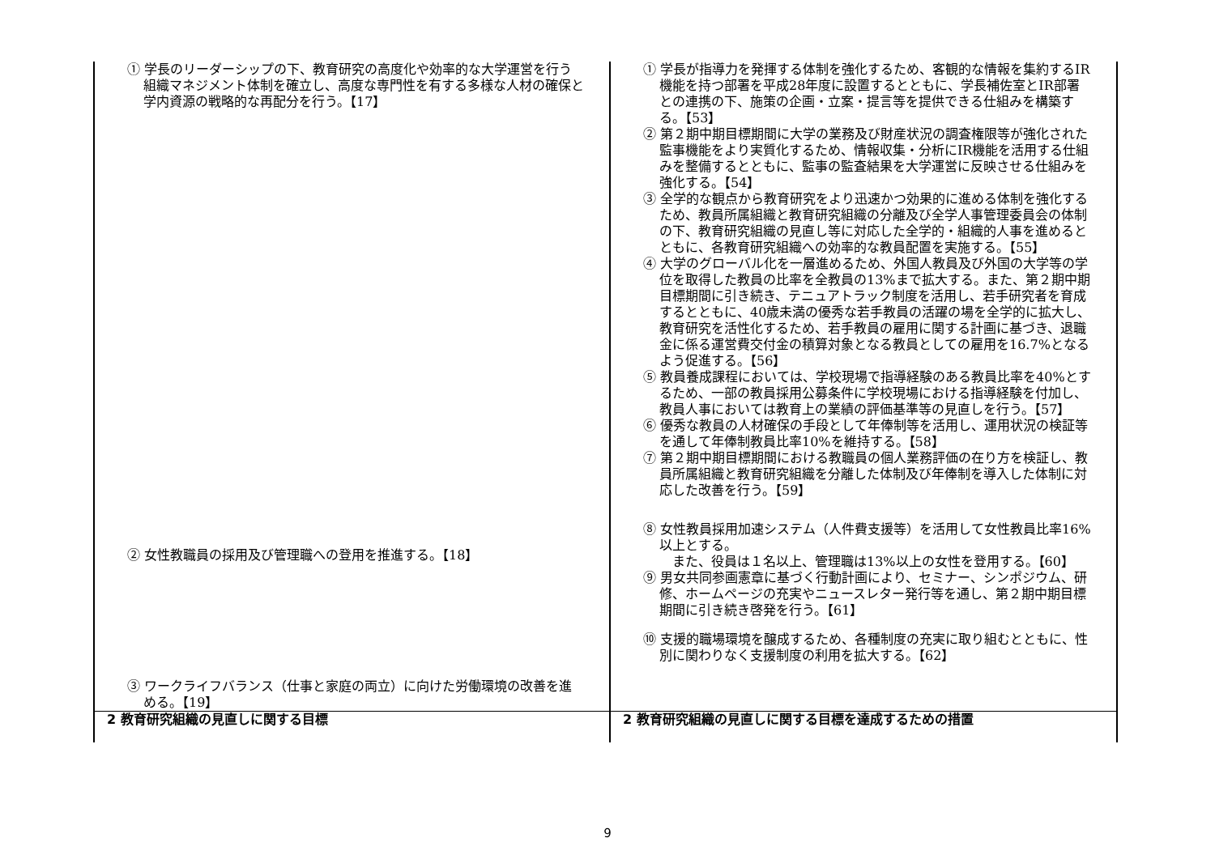| ① 学長のリーダーシップの下、教育研究の高度化や効率的な大学運営を行う組織マネジメント体制を確立し、高度な専門性を有する多様な人材の確保と学内資源の戦略的な再配分を行う。【17】 ② 女性教職員の採用及び管理職への登用を推進する。【18】 ③ ワークライフバランス（仕事と家庭の両立）に向けた労働環境の改善を進める。【19】 | ① 学長が指導力を発揮する体制を強化するため、客観的な情報を集約するIR機能を持つ部署を平成28年度に設置するとともに、学長補佐室とIR部署との連携の下、施策の企画・立案・提言等を提供できる仕組みを構築する。【53】 ② 第２期中期目標期間に大学の業務及び財産状況の調査権限等が強化された監事機能をより実質化するため、情報収集・分析にIR機能を活用する仕組みを整備するとともに、監事の監査結果を大学運営に反映させる仕組みを強化する。【54】 ③ 全学的な観点から教育研究をより迅速かつ効果的に進める体制を強化するため、教員所属組織と教育研究組織の分離及び全学人事管理委員会の体制の下、教育研究組織の見直し等に対応した全学的・組織的人事を進めるとともに、各教育研究組織への効率的な教員配置を実施する。【55】 ④ 大学のグローバル化を一層進めるため、外国人教員及び外国の大学等の学位を取得した教員の比率を全教員の13%まで拡大する。また、第２期中期目標期間に引き続き、テニュアトラック制度を活用し、若手研究者を育成するとともに、40歳未満の優秀な若手教員の活躍の場を全学的に拡大し、教育研究を活性化するため、若手教員の雇用に関する計画に基づき、退職金に係る運営費交付金の積算対象となる教員としての雇用を16.7%となるよう促進する。【56】 ⑤ 教員養成課程においては、学校現場で指導経験のある教員比率を40%とするため、一部の教員採用公募条件に学校現場における指導経験を付加し、教員人事においては教育上の業績の評価基準等の見直しを行う。【57】 ⑥ 優秀な教員の人材確保の手段として年俸制等を活用し、運用状況の検証等を通して年俸制教員比率10%を維持する。【58】 ⑦ 第２期中期目標期間における教職員の個人業務評価の在り方を検証し、教員所属組織と教育研究組織を分離した体制及び年俸制を導入した体制に対応した改善を行う。【59】 ⑧ 女性教員採用加速システム（人件費支援等）を活用して女性教員比率16%以上とする。 また、役員は１名以上、管理職は13%以上の女性を登用する。【60】 ⑨ 男女共同参画憲章に基づく行動計画により、セミナー、シンポジウム、研修、ホームページの充実やニュースレター発行等を通し、第２期中期目標期間に引き続き啓発を行う。【61】 ⑩ 支援的職場環境を醸成するため、各種制度の充実に取り組むとともに、性別に関わりなく支援制度の利用を拡大する。【62】 |
| 2 教育研究組織の見直しに関する目標 | 2 教育研究組織の見直しに関する目標を達成するための措置 |
9